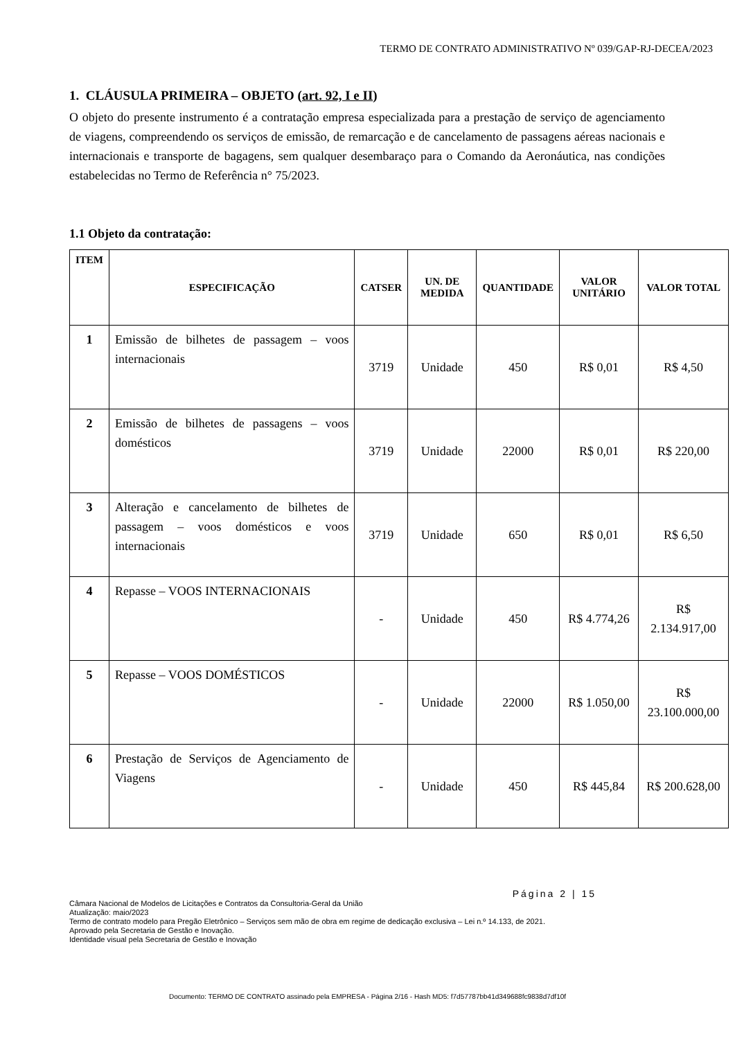TERMO DE CONTRATO ADMINISTRATIVO Nº 039/GAP-RJ-DECEA/2023
1. CLÁUSULA PRIMEIRA – OBJETO (art. 92, I e II)
O objeto do presente instrumento é a contratação empresa especializada para a prestação de serviço de agenciamento de viagens, compreendendo os serviços de emissão, de remarcação e de cancelamento de passagens aéreas nacionais e internacionais e transporte de bagagens, sem qualquer desembaraço para o Comando da Aeronáutica, nas condições estabelecidas no Termo de Referência n° 75/2023.
1.1 Objeto da contratação:
| ITEM | ESPECIFICAÇÃO | CATSER | UN. DE MEDIDA | QUANTIDADE | VALOR UNITÁRIO | VALOR TOTAL |
| --- | --- | --- | --- | --- | --- | --- |
| 1 | Emissão de bilhetes de passagem – voos internacionais | 3719 | Unidade | 450 | R$ 0,01 | R$ 4,50 |
| 2 | Emissão de bilhetes de passagens – voos domésticos | 3719 | Unidade | 22000 | R$ 0,01 | R$ 220,00 |
| 3 | Alteração e cancelamento de bilhetes de passagem – voos domésticos e voos internacionais | 3719 | Unidade | 650 | R$ 0,01 | R$ 6,50 |
| 4 | Repasse – VOOS INTERNACIONAIS | - | Unidade | 450 | R$ 4.774,26 | R$ 2.134.917,00 |
| 5 | Repasse – VOOS DOMÉSTICOS | - | Unidade | 22000 | R$ 1.050,00 | R$ 23.100.000,00 |
| 6 | Prestação de Serviços de Agenciamento de Viagens | - | Unidade | 450 | R$ 445,84 | R$ 200.628,00 |
Página 2 | 15
Câmara Nacional de Modelos de Licitações e Contratos da Consultoria-Geral da União
Atualização: maio/2023
Termo de contrato modelo para Pregão Eletrônico – Serviços sem mão de obra em regime de dedicação exclusiva – Lei n.º 14.133, de 2021.
Aprovado pela Secretaria de Gestão e Inovação.
Identidade visual pela Secretaria de Gestão e Inovação
Documento: TERMO DE CONTRATO assinado pela EMPRESA - Página 2/16 - Hash MD5: f7d57787bb41d349688fc9838d7df10f